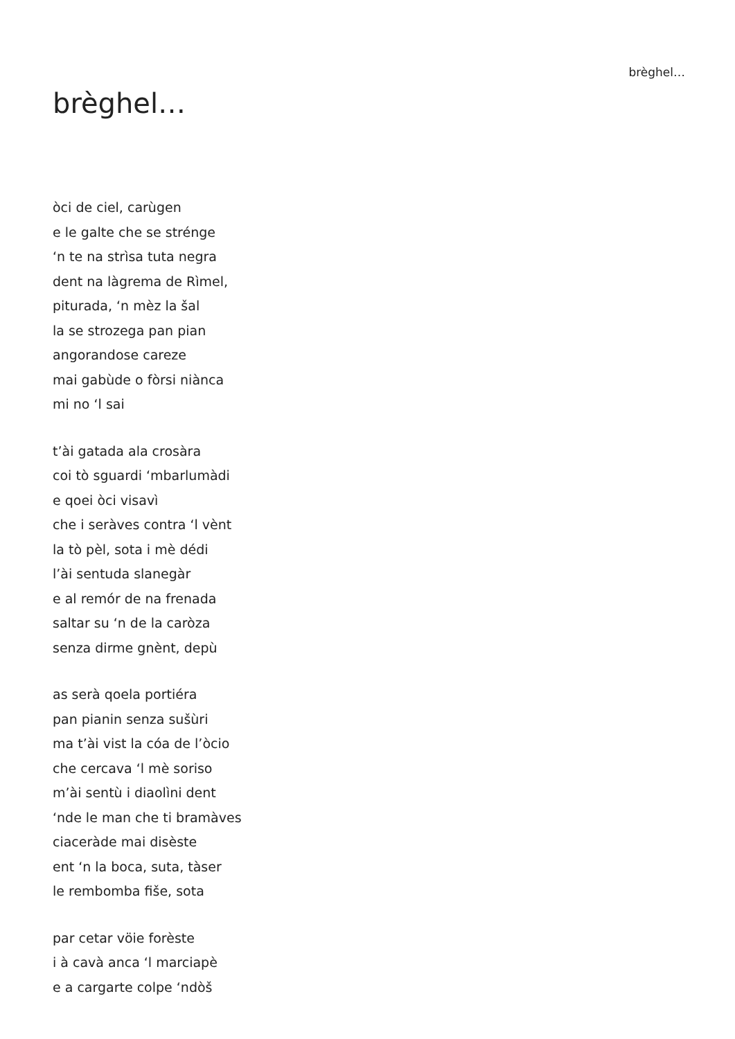brèghel…
brèghel…
òci de ciel, carùgen
e le galte che se strénge
‘n te na strìsa tuta negra
dent na làgrema de Rìmel,
piturada, ‘n mèz la šal
la se strozega pan pian
angorandose careze
mai gabùde o fòrsi niànca
mi no ‘l sai
t’ài gatada ala crosàra
coi tò sguardi ‘mbarlumàdi
e qoei òci visavì
che i seràves contra ‘l vènt
la tò pèl, sota i mè dédi
l’ài sentuda slanegàr
e al remór de na frenada
saltar su ‘n de la caròza
senza dirme gnènt, depù
as serà qoela portiéra
pan pianin senza sušùri
ma t’ài vist la cóa de l’òcio
che cercava ‘l mè soriso
m’ài sentù i diaolìni dent
‘nde le man che ti bramàves
ciaceràde mai disèste
ent ‘n la boca, suta, tàser
le rembomba fiše, sota
par cetar vöie forèste
i à cavà anca ‘l marciapè
e a cargarte colpe ‘ndòš